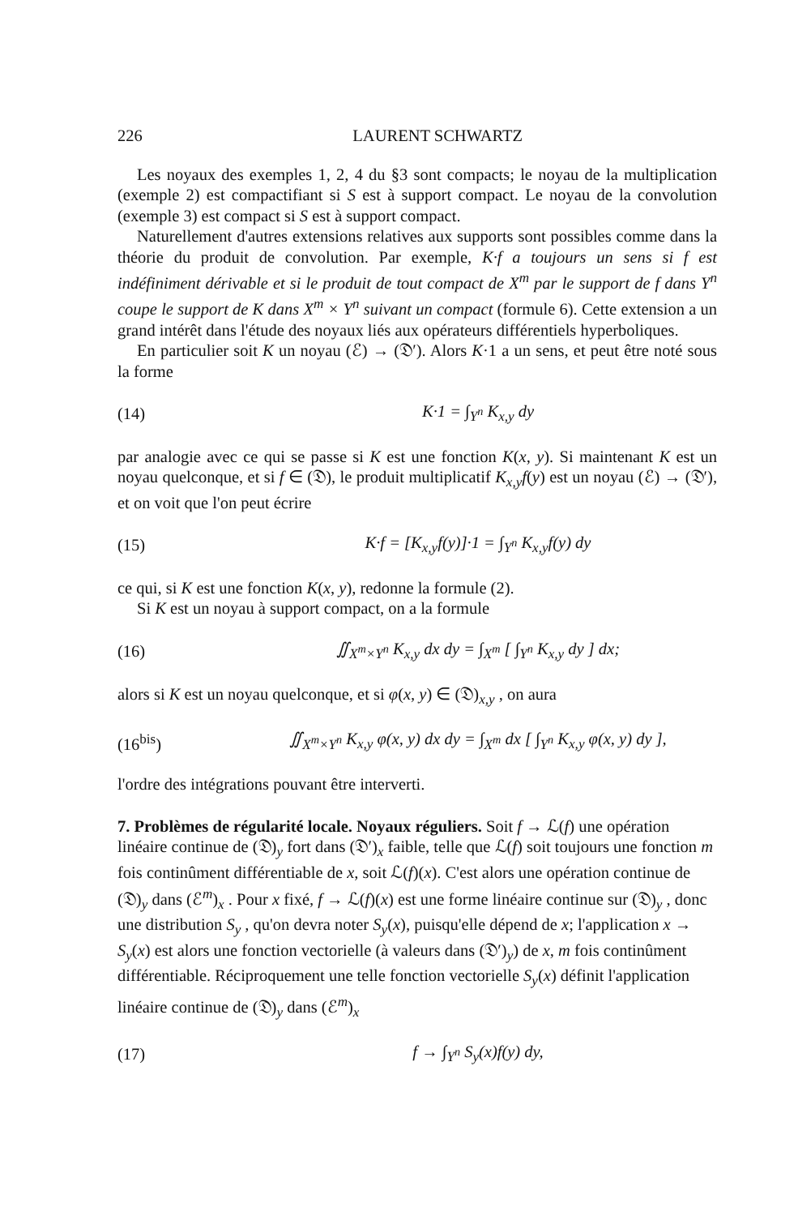226 LAURENT SCHWARTZ
Les noyaux des exemples 1, 2, 4 du §3 sont compacts; le noyau de la multiplication (exemple 2) est compactifiant si S est à support compact. Le noyau de la convolution (exemple 3) est compact si S est à support compact.
Naturellement d'autres extensions relatives aux supports sont possibles comme dans la théorie du produit de convolution. Par exemple, K·f a toujours un sens si f est indéfiniment dérivable et si le produit de tout compact de X<sup>m</sup> par le support de f dans Y<sup>n</sup> coupe le support de K dans X<sup>m</sup> × Y<sup>n</sup> suivant un compact (formule 6). Cette extension a un grand intérêt dans l'étude des noyaux liés aux opérateurs différentiels hyperboliques.
En particulier soit K un noyau (ℰ) → (𝔇′). Alors K·1 a un sens, et peut être noté sous la forme
(14) K·1 = ∫<sub>Y<sup>n</sup></sub> K<sub>x,y</sub> dy
par analogie avec ce qui se passe si K est une fonction K(x, y). Si maintenant K est un noyau quelconque, et si f ∈ (𝔇), le produit multiplicatif K<sub>x,y</sub>f(y) est un noyau (ℰ) → (𝔇′), et on voit que l'on peut écrire
(15) K·f = [K<sub>x,y</sub>f(y)]·1 = ∫<sub>Y<sup>n</sup></sub> K<sub>x,y</sub>f(y) dy
ce qui, si K est une fonction K(x, y), redonne la formule (2).
Si K est un noyau à support compact, on a la formule
(16) ∬<sub>X<sup>m</sup>×Y<sup>n</sup></sub> K<sub>x,y</sub> dx dy = ∫<sub>X<sup>m</sup></sub> [ ∫<sub>Y<sup>n</sup></sub> K<sub>x,y</sub> dy ] dx;
alors si K est un noyau quelconque, et si φ(x, y) ∈ (𝔇)<sub>x,y</sub> , on aura
(16<sup>bis</sup>) ∬<sub>X<sup>m</sup>×Y<sup>n</sup></sub> K<sub>x,y</sub> φ(x, y) dx dy = ∫<sub>X<sup>m</sup></sub> dx [ ∫<sub>Y<sup>n</sup></sub> K<sub>x,y</sub> φ(x, y) dy ],
l'ordre des intégrations pouvant être interverti.
7. Problèmes de régularité locale. Noyaux réguliers.
Soit f → ℒ(f) une opération linéaire continue de (𝔇)<sub>y</sub> fort dans (𝔇′)<sub>x</sub> faible, telle que ℒ(f) soit toujours une fonction m fois continûment différentiable de x, soit ℒ(f)(x). C'est alors une opération continue de (𝔇)<sub>y</sub> dans (ℰ<sup>m</sup>)<sub>x</sub> . Pour x fixé, f → ℒ(f)(x) est une forme linéaire continue sur (𝔇)<sub>y</sub> , donc une distribution S<sub>y</sub> , qu'on devra noter S<sub>y</sub>(x), puisqu'elle dépend de x; l'application x → S<sub>y</sub>(x) est alors une fonction vectorielle (à valeurs dans (𝔇′)<sub>y</sub>) de x, m fois continûment différentiable. Réciproquement une telle fonction vectorielle S<sub>y</sub>(x) définit l'application linéaire continue de (𝔇)<sub>y</sub> dans (ℰ<sup>m</sup>)<sub>x</sub>
(17) f → ∫<sub>Y<sup>n</sup></sub> S<sub>y</sub>(x)f(y) dy,